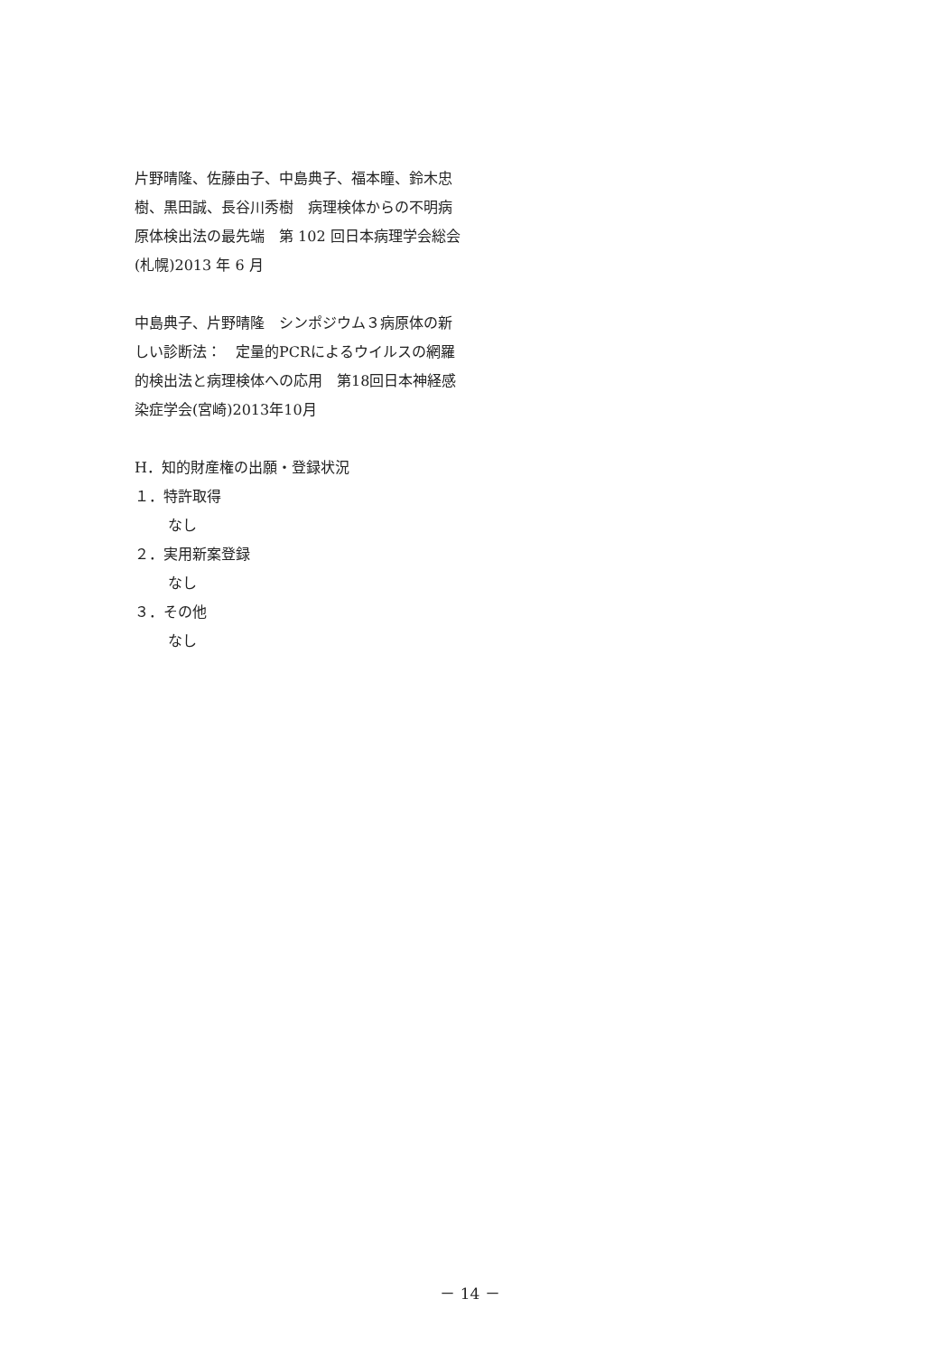片野晴隆、佐藤由子、中島典子、福本瞳、鈴木忠樹、黒田誠、長谷川秀樹　病理検体からの不明病原体検出法の最先端　第 102 回日本病理学会総会(札幌)2013 年 6 月
中島典子、片野晴隆　シンポジウム３病原体の新しい診断法：　定量的PCRによるウイルスの網羅的検出法と病理検体への応用　第18回日本神経感染症学会(宮崎)2013年10月
H．知的財産権の出願・登録状況
１．特許取得
なし
２．実用新案登録
なし
３．その他
なし
－ 14 －